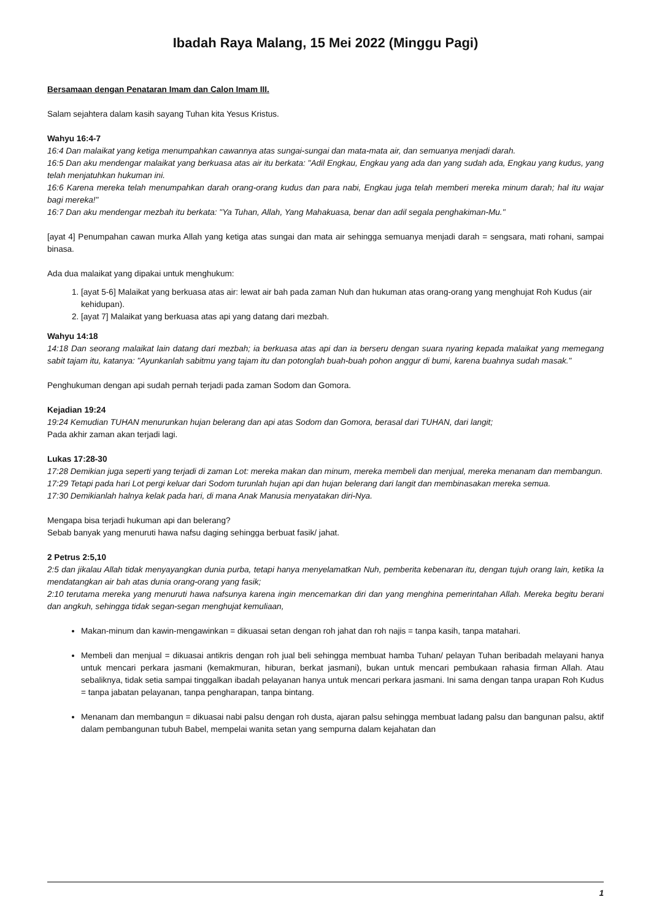Ibadah Raya Malang, 15 Mei 2022 (Minggu Pagi)
Bersamaan dengan Penataran Imam dan Calon Imam III.
Salam sejahtera dalam kasih sayang Tuhan kita Yesus Kristus.
Wahyu 16:4-7
16:4 Dan malaikat yang ketiga menumpahkan cawannya atas sungai-sungai dan mata-mata air, dan semuanya menjadi darah.
16:5 Dan aku mendengar malaikat yang berkuasa atas air itu berkata: "Adil Engkau, Engkau yang ada dan yang sudah ada, Engkau yang kudus, yang telah menjatuhkan hukuman ini.
16:6 Karena mereka telah menumpahkan darah orang-orang kudus dan para nabi, Engkau juga telah memberi mereka minum darah; hal itu wajar bagi mereka!"
16:7 Dan aku mendengar mezbah itu berkata: "Ya Tuhan, Allah, Yang Mahakuasa, benar dan adil segala penghakiman-Mu."
[ayat 4] Penumpahan cawan murka Allah yang ketiga atas sungai dan mata air sehingga semuanya menjadi darah = sengsara, mati rohani, sampai binasa.
Ada dua malaikat yang dipakai untuk menghukum:
1. [ayat 5-6] Malaikat yang berkuasa atas air: lewat air bah pada zaman Nuh dan hukuman atas orang-orang yang menghujat Roh Kudus (air kehidupan).
2. [ayat 7] Malaikat yang berkuasa atas api yang datang dari mezbah.
Wahyu 14:18
14:18 Dan seorang malaikat lain datang dari mezbah; ia berkuasa atas api dan ia berseru dengan suara nyaring kepada malaikat yang memegang sabit tajam itu, katanya: "Ayunkanlah sabitmu yang tajam itu dan potonglah buah-buah pohon anggur di bumi, karena buahnya sudah masak."
Penghukuman dengan api sudah pernah terjadi pada zaman Sodom dan Gomora.
Kejadian 19:24
19:24 Kemudian TUHAN menurunkan hujan belerang dan api atas Sodom dan Gomora, berasal dari TUHAN, dari langit;
Pada akhir zaman akan terjadi lagi.
Lukas 17:28-30
17:28 Demikian juga seperti yang terjadi di zaman Lot: mereka makan dan minum, mereka membeli dan menjual, mereka menanam dan membangun.
17:29 Tetapi pada hari Lot pergi keluar dari Sodom turunlah hujan api dan hujan belerang dari langit dan membinasakan mereka semua.
17:30 Demikianlah halnya kelak pada hari, di mana Anak Manusia menyatakan diri-Nya.
Mengapa bisa terjadi hukuman api dan belerang?
Sebab banyak yang menuruti hawa nafsu daging sehingga berbuat fasik/ jahat.
2 Petrus 2:5,10
2:5 dan jikalau Allah tidak menyayangkan dunia purba, tetapi hanya menyelamatkan Nuh, pemberita kebenaran itu, dengan tujuh orang lain, ketika Ia mendatangkan air bah atas dunia orang-orang yang fasik;
2:10 terutama mereka yang menuruti hawa nafsunya karena ingin mencemarkan diri dan yang menghina pemerintahan Allah. Mereka begitu berani dan angkuh, sehingga tidak segan-segan menghujat kemuliaan,
Makan-minum dan kawin-mengawinkan = dikuasai setan dengan roh jahat dan roh najis = tanpa kasih, tanpa matahari.
Membeli dan menjual = dikuasai antikris dengan roh jual beli sehingga membuat hamba Tuhan/ pelayan Tuhan beribadah melayani hanya untuk mencari perkara jasmani (kemakmuran, hiburan, berkat jasmani), bukan untuk mencari pembukaan rahasia firman Allah. Atau sebaliknya, tidak setia sampai tinggalkan ibadah pelayanan hanya untuk mencari perkara jasmani. Ini sama dengan tanpa urapan Roh Kudus = tanpa jabatan pelayanan, tanpa pengharapan, tanpa bintang.
Menanam dan membangun = dikuasai nabi palsu dengan roh dusta, ajaran palsu sehingga membuat ladang palsu dan bangunan palsu, aktif dalam pembangunan tubuh Babel, mempelai wanita setan yang sempurna dalam kejahatan dan
1